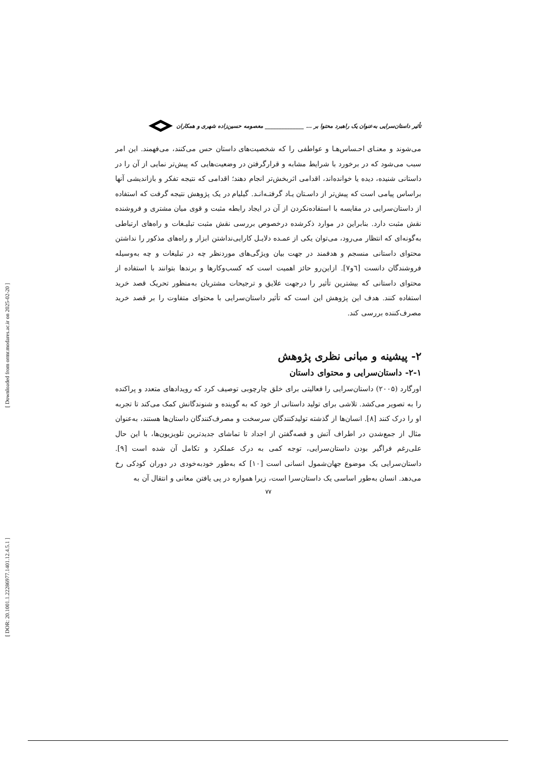[ Downloaded from ormr.modares.ac.ir on 2025-02-20 ]
[ DOR: 20.1001.1.22286977.1401.12.4.5.1 ]
تأثیر داستان‌سرایی به‌عنوان یک راهبرد محتوا بر ... ______________ معصومه حسین‌زاده شهری و همکاران
می‌شوند و معنـای احـساس‌هـا و عواطفی را که شخصیت‌های داستان حس می‌کنند، می‌فهمند. این امر سبب می‌شود که در برخورد با شرایط مشابه و قرارگرفتن در وضعیت‌هایی که پیش‌تر نمایی از آن را در داستانی شنیده، دیده یا خوانده‌اند، اقدامی اثربخش‌تر انجام دهند؛ اقدامی که نتیجه تفکر و بازاندیشی آنها براساس پیامی است که پیش‌تر از داسـتان یـاد گرفتـه‌انـد. گیلیام در یک پژوهش نتیجه گرفت که استفاده از داستان‌سرایی در مقایسه با استفاده‌نکردن از آن در ایجاد رابطه مثبت و قوی میان مشتری و فروشنده نقش مثبت دارد. بنابراین در موارد ذکرشده درخصوص بررسی نقش مثبت تبلیـغات و راه‌های ارتباطی به‌گونه‌ای که انتظار می‌رود، می‌توان یکی از عمـده دلایـل کارایی‌نداشتن ابزار و راه‌های مذکور را نداشتن محتوای داستانی منسجم و هدفمند در جهت بیان ویژگی‌های موردنظر چه در تبلیغات و چه به‌وسیله فروشندگان دانست [٦و٧]. ازاین‌رو حائز اهمیت است که کسب‌وکارها و برندها بتوانند با استفاده از محتوای داستانی که بیشترین تأثیر را درجهت علایق و ترجیحات مشتریان به‌منظور تحریک قصد خرید استفاده کنند. هدف این پژوهش این است که تأثیر داستان‌سرایی با محتوای متفاوت را بر قصد خرید مصرف‌کننده بررسی کند.
۲- پیشینه و مبانی نظری پژوهش
۲-۱- داستان‌سرایی و محتوای داستان
اورگارد (۲۰۰۵) داستان‌سرایی را فعالیتی برای خلق چارچوبی توصیف کرد که رویدادهای متعدد و پراکنده را به تصویر می‌کشد. تلاشی برای تولید داستانی از خود که به گوینده و شنوندگانش کمک می‌کند تا تجربه او را درک کنند [۸]. انسان‌ها از گذشته تولیدکنندگان سرسخت و مصرف‌کنندگان داستان‌ها هستند، به‌عنوان مثال از جمع‌شدن در اطراف آتش و قصه‌گفتن از اجداد تا تماشای جدیدترین تلویزیون‌ها، با این حال علی‌رغم فراگیر بودن داستان‌سرایی، توجه کمی به درک عملکرد و تکامل آن شده است [۹]. داستان‌سرایی یک موضوع جهان‌شمول انسانی است [۱۰] که به‌طور خودبه‌خودی در دوران کودکی رخ می‌دهد. انسان به‌طور اساسی یک داستان‌سرا است، زیرا همواره در پی یافتن معانی و انتقال آن به
۷۷